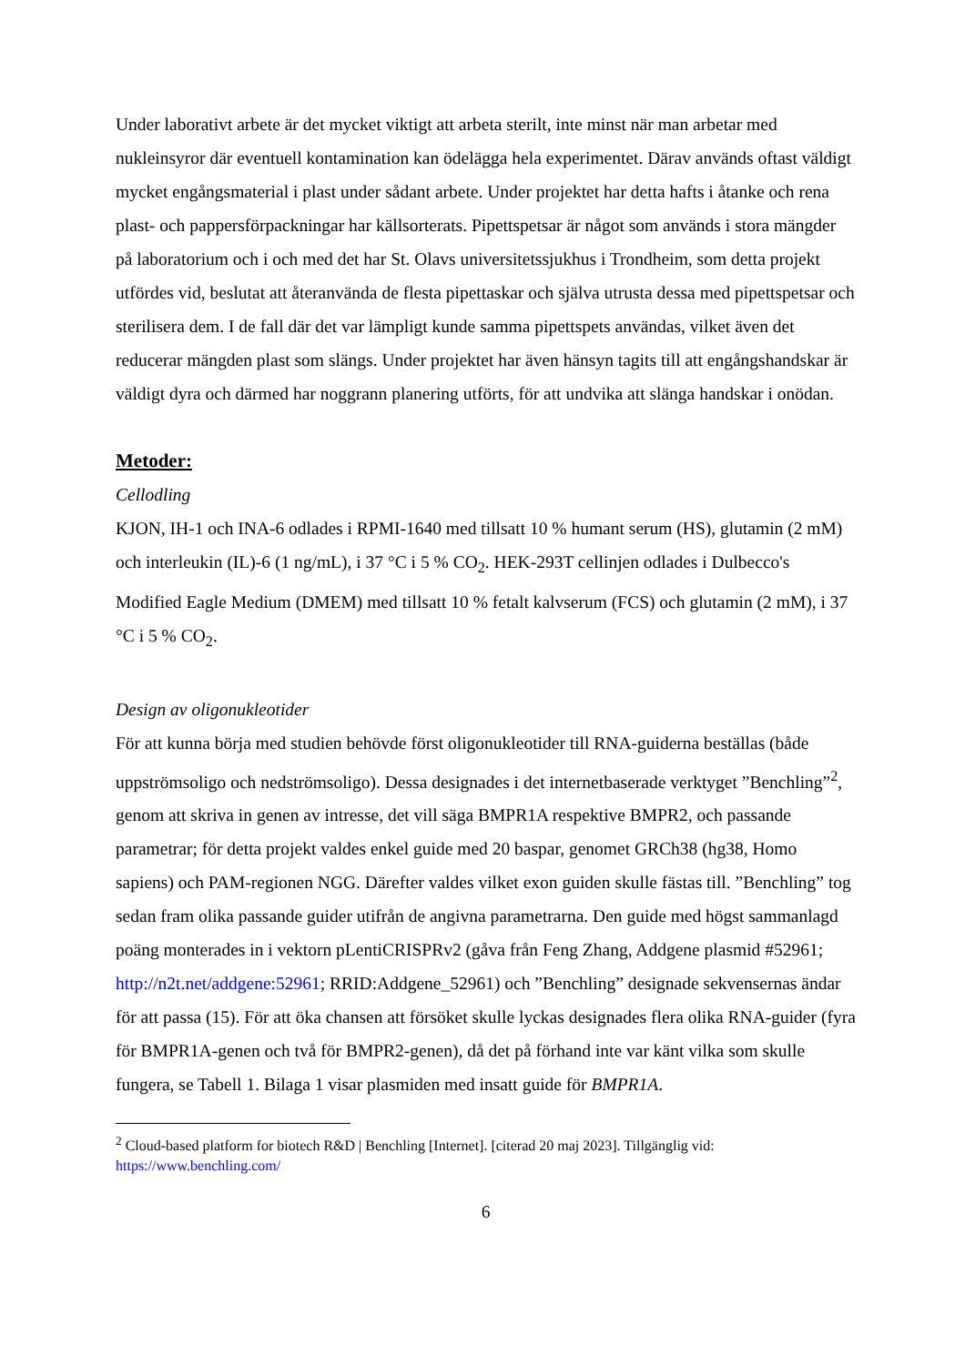Under laborativt arbete är det mycket viktigt att arbeta sterilt, inte minst när man arbetar med nukleinsyror där eventuell kontamination kan ödelägga hela experimentet. Därav används oftast väldigt mycket engångsmaterial i plast under sådant arbete. Under projektet har detta hafts i åtanke och rena plast- och pappersförpackningar har källsorterats. Pipettspetsar är något som används i stora mängder på laboratorium och i och med det har St. Olavs universitetssjukhus i Trondheim, som detta projekt utfördes vid, beslutat att återanvända de flesta pipettaskar och själva utrusta dessa med pipettspetsar och sterilisera dem. I de fall där det var lämpligt kunde samma pipettspets användas, vilket även det reducerar mängden plast som slängs. Under projektet har även hänsyn tagits till att engångshandskar är väldigt dyra och därmed har noggrann planering utförts, för att undvika att slänga handskar i onödan.
Metoder:
Cellodling
KJON, IH-1 och INA-6 odlades i RPMI-1640 med tillsatt 10 % humant serum (HS), glutamin (2 mM) och interleukin (IL)-6 (1 ng/mL), i 37 °C i 5 % CO<sub>2</sub>. HEK-293T cellinjen odlades i Dulbecco's Modified Eagle Medium (DMEM) med tillsatt 10 % fetalt kalvserum (FCS) och glutamin (2 mM), i 37 °C i 5 % CO<sub>2</sub>.
Design av oligonukleotider
För att kunna börja med studien behövde först oligonukleotider till RNA-guiderna beställas (både uppströmsoligo och nedströmsoligo). Dessa designades i det internetbaserade verktyget ”Benchling”<sup>2</sup>, genom att skriva in genen av intresse, det vill säga BMPR1A respektive BMPR2, och passande parametrar; för detta projekt valdes enkel guide med 20 baspar, genomet GRCh38 (hg38, Homo sapiens) och PAM-regionen NGG. Därefter valdes vilket exon guiden skulle fästas till. ”Benchling” tog sedan fram olika passande guider utifrån de angivna parametrarna. Den guide med högst sammanlagd poäng monterades in i vektorn pLentiCRISPRv2 (gåva från Feng Zhang, Addgene plasmid #52961; http://n2t.net/addgene:52961; RRID:Addgene_52961) och ”Benchling” designade sekvensernas ändar för att passa (15). För att öka chansen att försöket skulle lyckas designades flera olika RNA-guider (fyra för BMPR1A-genen och två för BMPR2-genen), då det på förhand inte var känt vilka som skulle fungera, se Tabell 1. Bilaga 1 visar plasmiden med insatt guide för BMPR1A.
<sup>2</sup> Cloud-based platform for biotech R&D | Benchling [Internet]. [citerad 20 maj 2023]. Tillgänglig vid: https://www.benchling.com/
6